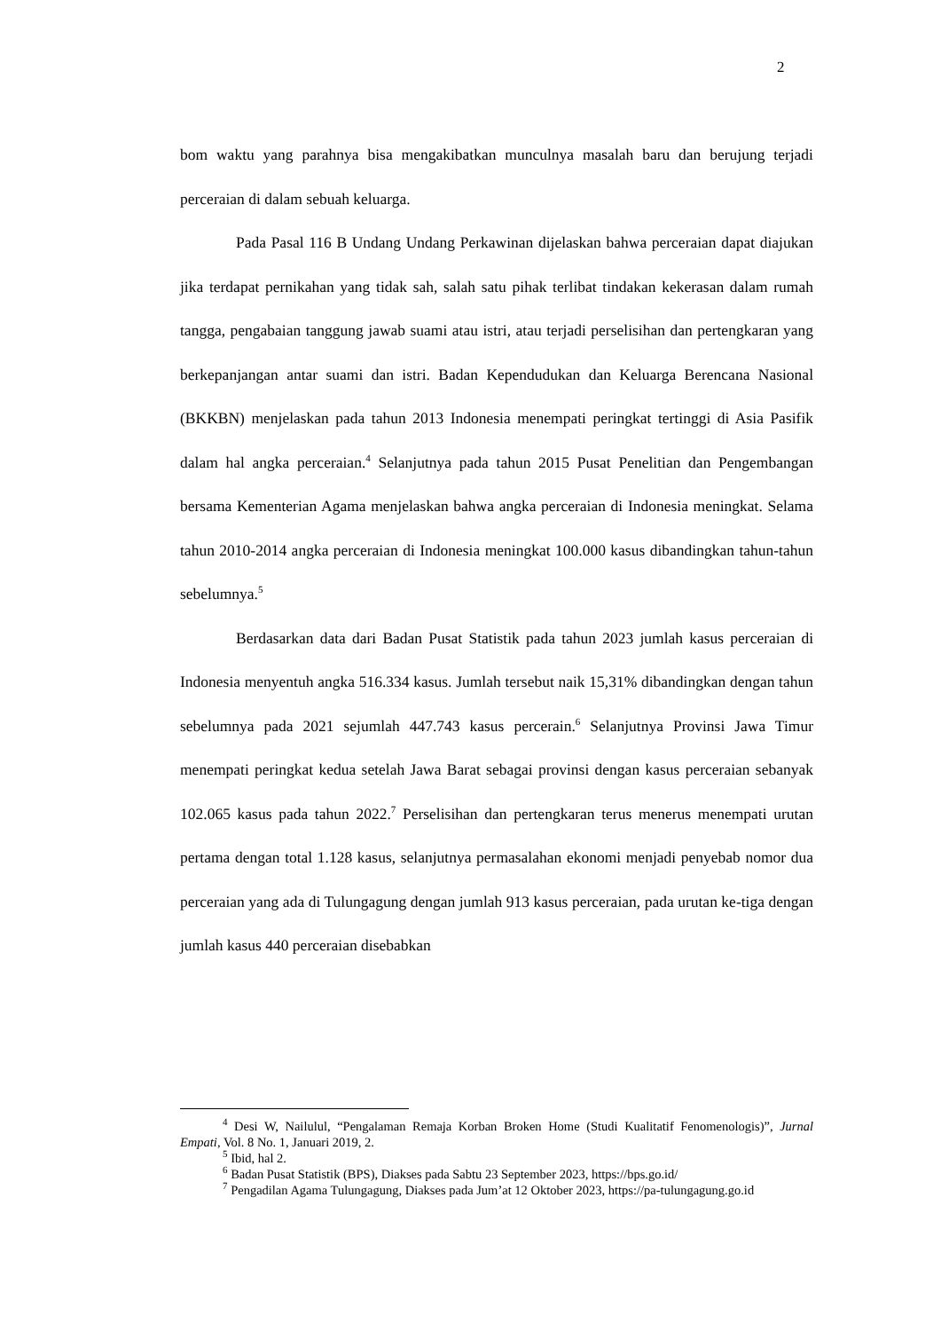2
bom waktu yang parahnya bisa mengakibatkan munculnya masalah baru dan berujung terjadi perceraian di dalam sebuah keluarga.
Pada Pasal 116 B Undang Undang Perkawinan dijelaskan bahwa perceraian dapat diajukan jika terdapat pernikahan yang tidak sah, salah satu pihak terlibat tindakan kekerasan dalam rumah tangga, pengabaian tanggung jawab suami atau istri, atau terjadi perselisihan dan pertengkaran yang berkepanjangan antar suami dan istri. Badan Kependudukan dan Keluarga Berencana Nasional (BKKBN) menjelaskan pada tahun 2013 Indonesia menempati peringkat tertinggi di Asia Pasifik dalam hal angka perceraian.<sup>4</sup> Selanjutnya pada tahun 2015 Pusat Penelitian dan Pengembangan bersama Kementerian Agama menjelaskan bahwa angka perceraian di Indonesia meningkat. Selama tahun 2010-2014 angka perceraian di Indonesia meningkat 100.000 kasus dibandingkan tahun-tahun sebelumnya.<sup>5</sup>
Berdasarkan data dari Badan Pusat Statistik pada tahun 2023 jumlah kasus perceraian di Indonesia menyentuh angka 516.334 kasus. Jumlah tersebut naik 15,31% dibandingkan dengan tahun sebelumnya pada 2021 sejumlah 447.743 kasus percerain.<sup>6</sup> Selanjutnya Provinsi Jawa Timur menempati peringkat kedua setelah Jawa Barat sebagai provinsi dengan kasus perceraian sebanyak 102.065 kasus pada tahun 2022.<sup>7</sup> Perselisihan dan pertengkaran terus menerus menempati urutan pertama dengan total 1.128 kasus, selanjutnya permasalahan ekonomi menjadi penyebab nomor dua perceraian yang ada di Tulungagung dengan jumlah 913 kasus perceraian, pada urutan ke-tiga dengan jumlah kasus 440 perceraian disebabkan
<sup>4</sup> Desi W, Nailulul, “Pengalaman Remaja Korban Broken Home (Studi Kualitatif Fenomenologis)”, Jurnal Empati, Vol. 8 No. 1, Januari 2019, 2.
<sup>5</sup> Ibid, hal 2.
<sup>6</sup> Badan Pusat Statistik (BPS), Diakses pada Sabtu 23 September 2023, https://bps.go.id/
<sup>7</sup> Pengadilan Agama Tulungagung, Diakses pada Jum’at 12 Oktober 2023, https://pa-tulungagung.go.id